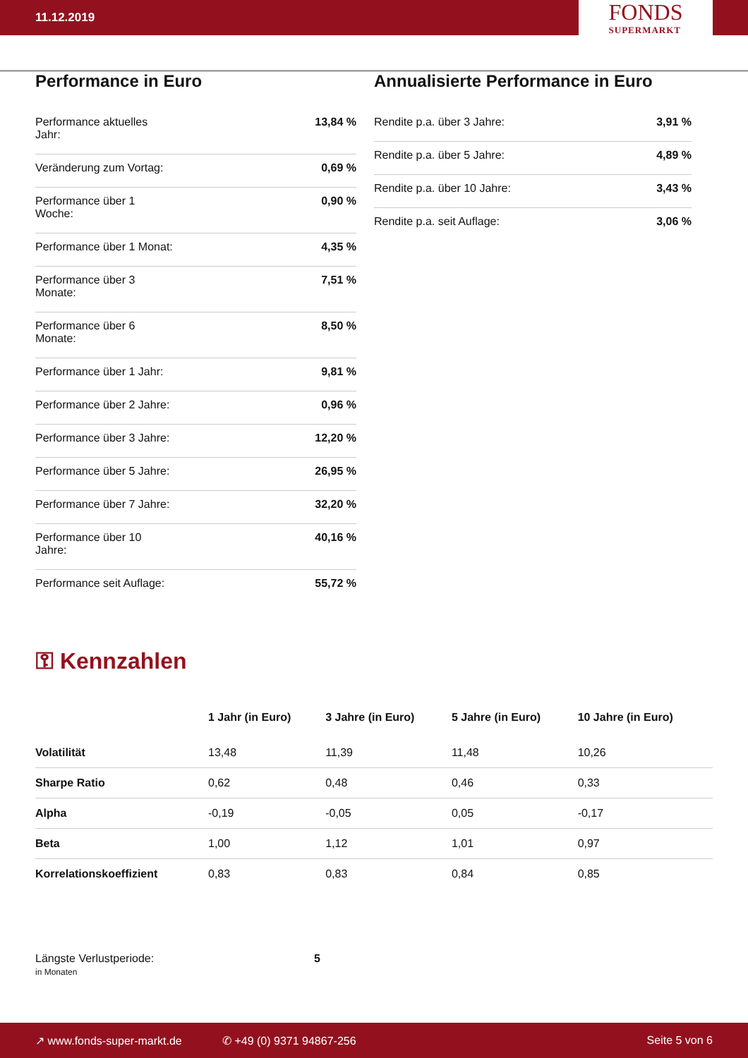11.12.2019
FONDS
SUPERMARKT
Performance in Euro
| Performance aktuelles Jahr: | 13,84 % |
| Veränderung zum Vortag: | 0,69 % |
| Performance über 1 Woche: | 0,90 % |
| Performance über 1 Monat: | 4,35 % |
| Performance über 3 Monate: | 7,51 % |
| Performance über 6 Monate: | 8,50 % |
| Performance über 1 Jahr: | 9,81 % |
| Performance über 2 Jahre: | 0,96 % |
| Performance über 3 Jahre: | 12,20 % |
| Performance über 5 Jahre: | 26,95 % |
| Performance über 7 Jahre: | 32,20 % |
| Performance über 10 Jahre: | 40,16 % |
| Performance seit Auflage: | 55,72 % |
Annualisierte Performance in Euro
| Rendite p.a. über 3 Jahre: | 3,91 % |
| Rendite p.a. über 5 Jahre: | 4,89 % |
| Rendite p.a. über 10 Jahre: | 3,43 % |
| Rendite p.a. seit Auflage: | 3,06 % |
⚿ Kennzahlen
| | 1 Jahr (in Euro) | 3 Jahre (in Euro) | 5 Jahre (in Euro) | 10 Jahre (in Euro) |
| --- | --- | --- | --- | --- |
| Volatilität | 13,48 | 11,39 | 11,48 | 10,26 |
| Sharpe Ratio | 0,62 | 0,48 | 0,46 | 0,33 |
| Alpha | -0,19 | -0,05 | 0,05 | -0,17 |
| Beta | 1,00 | 1,12 | 1,01 | 0,97 |
| Korrelationskoeffizient | 0,83 | 0,83 | 0,84 | 0,85 |
Längste Verlustperiode:
in Monaten
5
↗ www.fonds-super-markt.de ✆ +49 (0) 9371 94867-256 Seite 5 von 6